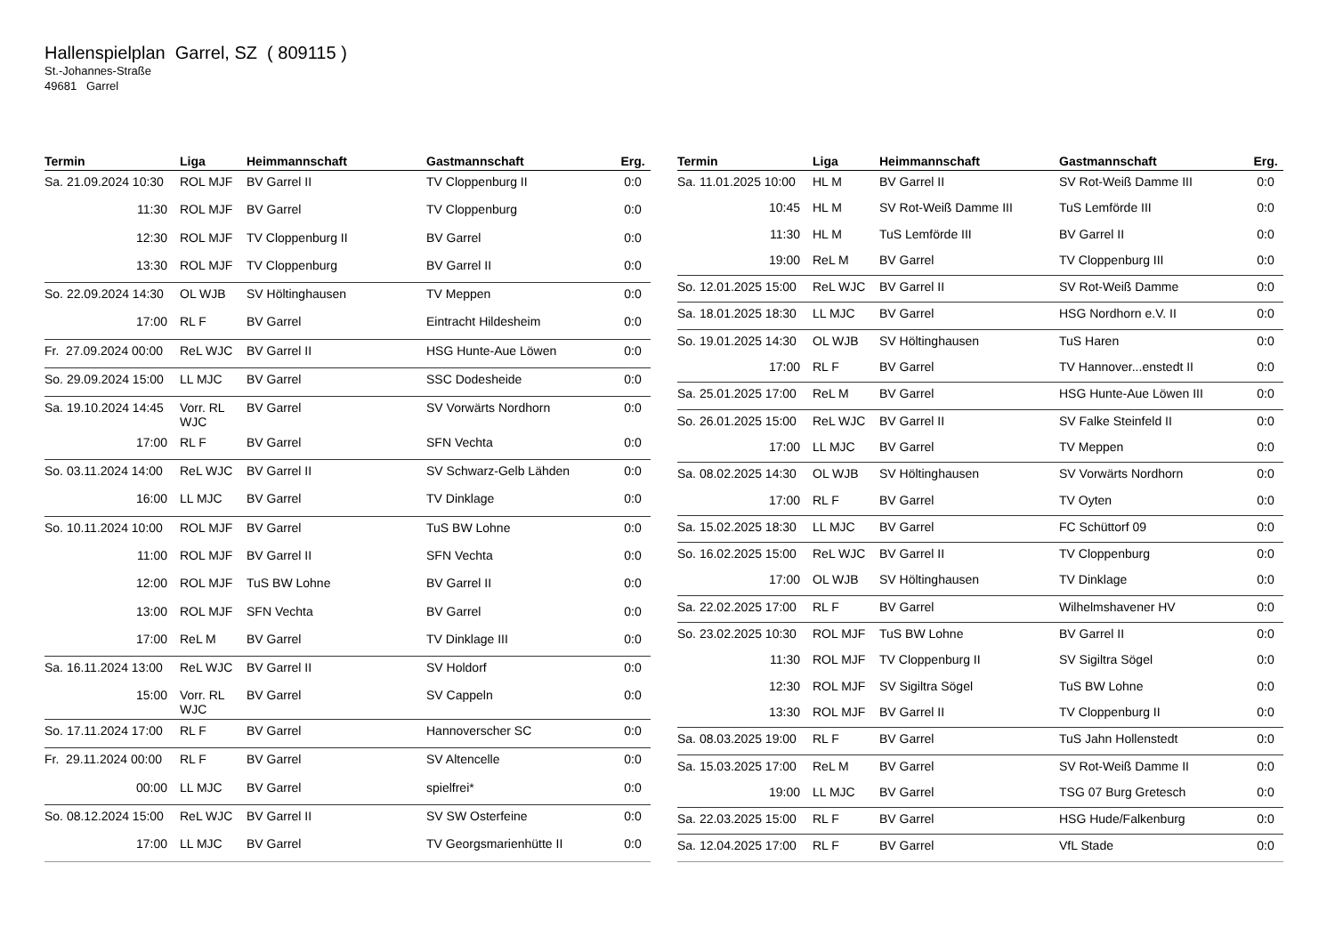Hallenspielplan Garrel, SZ ( 809115 )
St.-Johannes-Straße
49681 Garrel
| Termin | Liga | Heimmannschaft | Gastmannschaft | Erg. |
| --- | --- | --- | --- | --- |
| Sa. 21.09.2024 10:30 | ROL MJF | BV Garrel II | TV Cloppenburg II | 0:0 |
| 11:30 | ROL MJF | BV Garrel | TV Cloppenburg | 0:0 |
| 12:30 | ROL MJF | TV Cloppenburg II | BV Garrel | 0:0 |
| 13:30 | ROL MJF | TV Cloppenburg | BV Garrel II | 0:0 |
| So. 22.09.2024 14:30 | OL WJB | SV Höltinghausen | TV Meppen | 0:0 |
| 17:00 | RL F | BV Garrel | Eintracht Hildesheim | 0:0 |
| Fr. 27.09.2024 00:00 | ReL WJC | BV Garrel II | HSG Hunte-Aue Löwen | 0:0 |
| So. 29.09.2024 15:00 | LL MJC | BV Garrel | SSC Dodesheide | 0:0 |
| Sa. 19.10.2024 14:45 | Vorr. RL WJC | BV Garrel | SV Vorwärts Nordhorn | 0:0 |
| 17:00 | RL F | BV Garrel | SFN Vechta | 0:0 |
| So. 03.11.2024 14:00 | ReL WJC | BV Garrel II | SV Schwarz-Gelb Lähden | 0:0 |
| 16:00 | LL MJC | BV Garrel | TV Dinklage | 0:0 |
| So. 10.11.2024 10:00 | ROL MJF | BV Garrel | TuS BW Lohne | 0:0 |
| 11:00 | ROL MJF | BV Garrel II | SFN Vechta | 0:0 |
| 12:00 | ROL MJF | TuS BW Lohne | BV Garrel II | 0:0 |
| 13:00 | ROL MJF | SFN Vechta | BV Garrel | 0:0 |
| 17:00 | ReL M | BV Garrel | TV Dinklage III | 0:0 |
| Sa. 16.11.2024 13:00 | ReL WJC | BV Garrel II | SV Holdorf | 0:0 |
| 15:00 | Vorr. RL WJC | BV Garrel | SV Cappeln | 0:0 |
| So. 17.11.2024 17:00 | RL F | BV Garrel | Hannoverscher SC | 0:0 |
| Fr. 29.11.2024 00:00 | RL F | BV Garrel | SV Altencelle | 0:0 |
| 00:00 | LL MJC | BV Garrel | spielfrei* | 0:0 |
| So. 08.12.2024 15:00 | ReL WJC | BV Garrel II | SV SW Osterfeine | 0:0 |
| 17:00 | LL MJC | BV Garrel | TV Georgsmarienhütte II | 0:0 |
| Termin | Liga | Heimmannschaft | Gastmannschaft | Erg. |
| --- | --- | --- | --- | --- |
| Sa. 11.01.2025 10:00 | HL M | BV Garrel II | SV Rot-Weiß Damme III | 0:0 |
| 10:45 | HL M | SV Rot-Weiß Damme III | TuS Lemförde III | 0:0 |
| 11:30 | HL M | TuS Lemförde III | BV Garrel II | 0:0 |
| 19:00 | ReL M | BV Garrel | TV Cloppenburg III | 0:0 |
| So. 12.01.2025 15:00 | ReL WJC | BV Garrel II | SV Rot-Weiß Damme | 0:0 |
| Sa. 18.01.2025 18:30 | LL MJC | BV Garrel | HSG Nordhorn e.V. II | 0:0 |
| So. 19.01.2025 14:30 | OL WJB | SV Höltinghausen | TuS Haren | 0:0 |
| 17:00 | RL F | BV Garrel | TV Hannover...enstedt II | 0:0 |
| Sa. 25.01.2025 17:00 | ReL M | BV Garrel | HSG Hunte-Aue Löwen III | 0:0 |
| So. 26.01.2025 15:00 | ReL WJC | BV Garrel II | SV Falke Steinfeld II | 0:0 |
| 17:00 | LL MJC | BV Garrel | TV Meppen | 0:0 |
| Sa. 08.02.2025 14:30 | OL WJB | SV Höltinghausen | SV Vorwärts Nordhorn | 0:0 |
| 17:00 | RL F | BV Garrel | TV Oyten | 0:0 |
| Sa. 15.02.2025 18:30 | LL MJC | BV Garrel | FC Schüttorf 09 | 0:0 |
| So. 16.02.2025 15:00 | ReL WJC | BV Garrel II | TV Cloppenburg | 0:0 |
| 17:00 | OL WJB | SV Höltinghausen | TV Dinklage | 0:0 |
| Sa. 22.02.2025 17:00 | RL F | BV Garrel | Wilhelmshavener HV | 0:0 |
| So. 23.02.2025 10:30 | ROL MJF | TuS BW Lohne | BV Garrel II | 0:0 |
| 11:30 | ROL MJF | TV Cloppenburg II | SV Sigiltra Sögel | 0:0 |
| 12:30 | ROL MJF | SV Sigiltra Sögel | TuS BW Lohne | 0:0 |
| 13:30 | ROL MJF | BV Garrel II | TV Cloppenburg II | 0:0 |
| Sa. 08.03.2025 19:00 | RL F | BV Garrel | TuS Jahn Hollenstedt | 0:0 |
| Sa. 15.03.2025 17:00 | ReL M | BV Garrel | SV Rot-Weiß Damme II | 0:0 |
| 19:00 | LL MJC | BV Garrel | TSG 07 Burg Gretesch | 0:0 |
| Sa. 22.03.2025 15:00 | RL F | BV Garrel | HSG Hude/Falkenburg | 0:0 |
| Sa. 12.04.2025 17:00 | RL F | BV Garrel | VfL Stade | 0:0 |